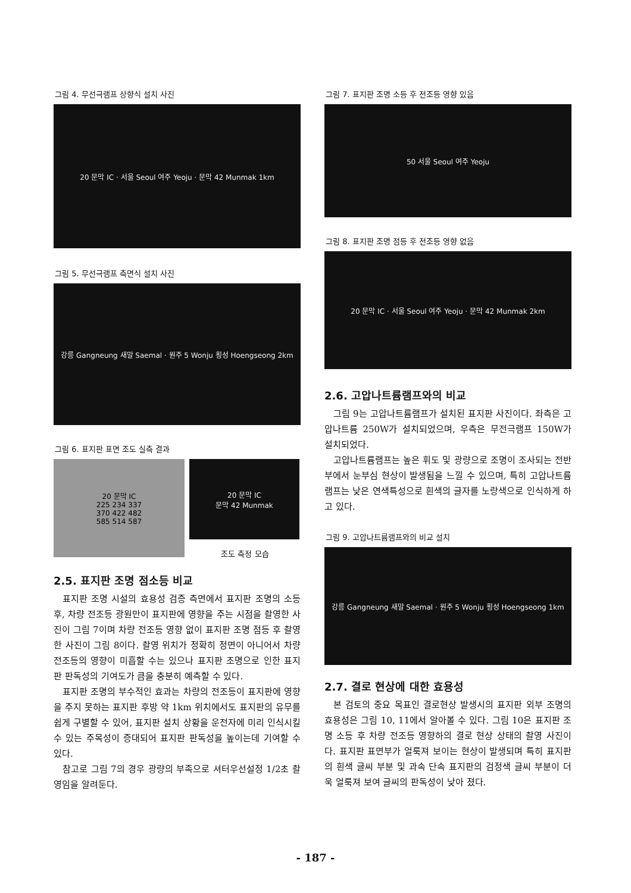그림 4. 무선극램프 상향식 설치 사진
20 문막 IC · 서울 Seoul 여주 Yeoju · 문막 42 Munmak 1km
그림 5. 무선극램프 측면식 설치 사진
강릉 Gangneung 새말 Saemal · 원주 5 Wonju 횡성 Hoengseong 2km
그림 6. 표지판 표면 조도 실측 결과
20 문막 IC
225 234 337
370 422 482
585 514 587
20 문막 IC
문막 42 Munmak
조도 측정 모습
2.5. 표지판 조명 점소등 비교
표지판 조명 시설의 효용성 검증 측면에서 표지판 조명의 소등 후, 차량 전조등 광원만이 표지판에 영향을 주는 시점을 촬영한 사진이 그림 7이며 차량 전조등 영향 없이 표지판 조명 점등 후 촬영한 사진이 그림 8이다. 촬영 위치가 정확히 정면이 아니어서 차량 전조등의 영향이 미흡할 수는 있으나 표지판 조명으로 인한 표지판 판독성의 기여도가 큼을 충분히 예측할 수 있다.
표지판 조명의 부수적인 효과는 차량의 전조등이 표지판에 영향을 주지 못하는 표지판 후방 약 1km 위치에서도 표지판의 유무를 쉽게 구별할 수 있어, 표지판 설치 상황을 운전자에 미리 인식시킬 수 있는 주목성이 증대되어 표지판 판독성을 높이는데 기여할 수 있다.
참고로 그림 7의 경우 광량의 부족으로 셔터우선설정 1/2초 촬영임을 알려둔다.
그림 7. 표지판 조명 소등 후 전조등 영향 있음
50 서울 Seoul 여주 Yeoju
그림 8. 표지판 조명 점등 후 전조등 영향 없음
20 문막 IC · 서울 Seoul 여주 Yeoju · 문막 42 Munmak 2km
2.6. 고압나트륨램프와의 비교
그림 9는 고압나트륨램프가 설치된 표지판 사진이다. 좌측은 고압나트륨 250W가 설치되었으며, 우측은 무전극램프 150W가 설치되었다.
고압나트륨램프는 높은 휘도 및 광량으로 조명이 조사되는 전반부에서 눈부심 현상이 발생됨을 느낄 수 있으며, 특히 고압나트륨램프는 낮은 연색특성으로 흰색의 글자를 노랑색으로 인식하게 하고 있다.
그림 9. 고압나트륨램프와의 비교 설치
강릉 Gangneung 새말 Saemal · 원주 5 Wonju 횡성 Hoengseong 1km
2.7. 결로 현상에 대한 효용성
본 검토의 중요 목표인 결로현상 발생시의 표지판 외부 조명의 효용성은 그림 10, 11에서 알아볼 수 있다. 그림 10은 표지판 조명 소등 후 차량 전조등 영향하의 결로 현상 상태의 촬영 사진이다. 표지판 표면부가 얼룩져 보이는 현상이 발생되며 특히 표지판의 흰색 글씨 부분 및 과속 단속 표지판의 검정색 글씨 부분이 더욱 얼룩져 보여 글씨의 판독성이 낮아 졌다.
- 187 -